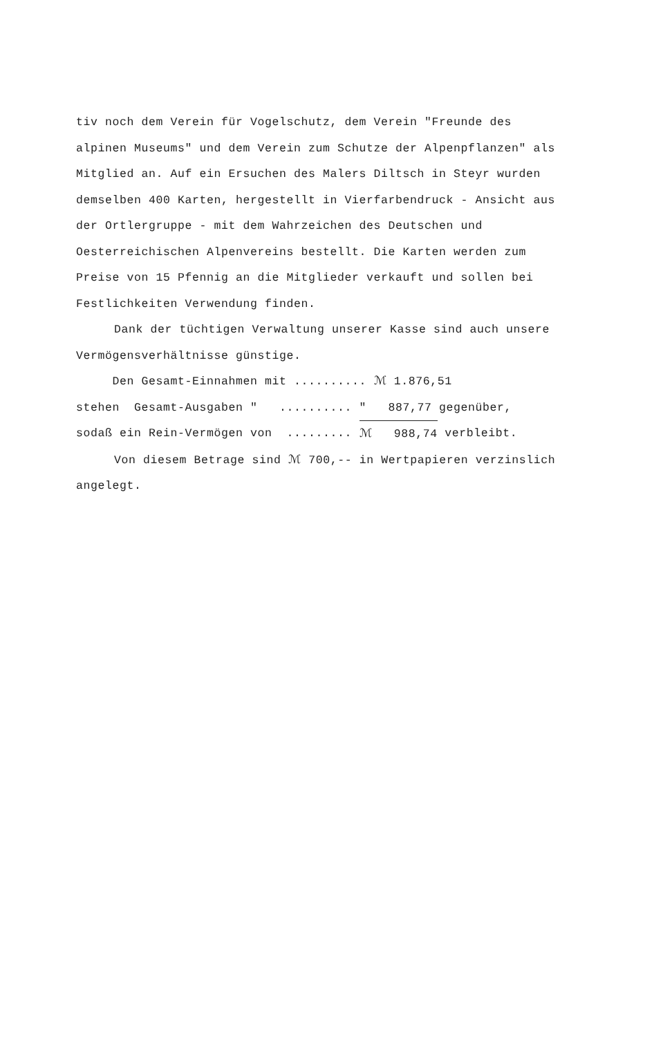tiv noch dem Verein für Vogelschutz, dem Verein "Freunde des alpinen Museums" und dem Verein zum Schutze der Alpenpflanzen" als Mitglied an. Auf ein Ersuchen des Malers Diltsch in Steyr wurden demselben 400 Karten, hergestellt in Vierfarbendruck - Ansicht aus der Ortlergruppe - mit dem Wahrzeichen des Deutschen und Oesterreichischen Alpenvereins bestellt. Die Karten werden zum Preise von 15 Pfennig an die Mitglieder verkauft und sollen bei Festlichkeiten Verwendung finden.
Dank der tüchtigen Verwaltung unserer Kasse sind auch unsere Vermögensverhältnisse günstige.
Den Gesamt-Einnahmen mit .......... ℳ 1.876,51
stehen Gesamt-Ausgaben " .......... " 887,77 gegenüber,
sodaß ein Rein-Vermögen von ......... ℳ 988,74 verbleibt.
Von diesem Betrage sind ℳ 700,-- in Wertpapieren verzinslich angelegt.